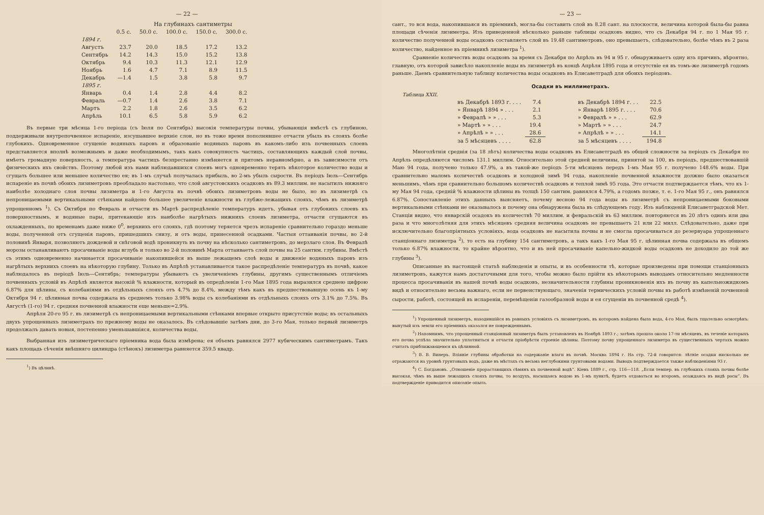— 22 —
На глубинахъ сантиметры
| | 0.5 с. | 50.0 с. | 100.0 с. | 150.0 с. | 300.0 с. |
| --- | --- | --- | --- | --- | --- |
| 1894 г. | | | | | |
| Августъ | 23.7 | 20.0 | 18.5 | 17.2 | 13.2 |
| Сентябрь | 14.2 | 14.3 | 15.0 | 15.2 | 13.8 |
| Октябрь | 9.4 | 10.3 | 11.3 | 12.1 | 12.9 |
| Ноябрь | 1.6 | 4.7 | 7.1 | 8.9 | 11.5 |
| Декабрь | —1.4 | 1.5 | 3.8 | 5.8 | 9.7 |
| 1895 г. | | | | | |
| Январь | 0.4 | 1.4 | 2.8 | 4.4 | 8.2 |
| Февраль | —0.7 | 1.4 | 2.6 | 3.8 | 7.1 |
| Мартъ | 2.2 | 1.8 | 2.6 | 3.5 | 6.2 |
| Апрѣль | 10.1 | 6.5 | 5.8 | 5.9 | 6.2 |
Въ первые три мѣсяца 1-го періода (съ Іюля по Сентябрь) высокія температуры почвы, убывающія вмѣстѣ съ глубиною, поддерживали внутрепочвенное испареніе, изсушавшее верхніе слои, но въ тоже время пополнявшее отчасти убыль въ слояхъ болѣе глубокихъ. Одновременное сгущеніе водяныхъ паровъ и образованіе водяныхъ паровъ въ какомъ-либо изъ почвенныхъ слоевъ представляется вполнѣ возможнымъ и даже необходимымъ, такъ какъ совокупность частицъ, составляющихъ каждый слой почвы, имѣетъ громадную поверхность, а температура частицъ безпрестанно измѣняется и притомъ неравномѣрно, а въ зависимости отъ физическихъ ихъ свойствъ. Поэтому любой изъ нами наблюдавшихся слоевъ могъ одновременно терять нѣкоторое количество воды и сгущать большее или меньшее количество ея; въ 1-мъ случаѣ получалась прибыль, во 2-мъ убыль сырости. Въ періодъ Іюль—Сентябрь испареніе въ почвѣ обоихъ лизиметровъ преобладало настолько, что слой августовскихъ осадковъ въ 89.3 миллим. не насытилъ нижняго наиболѣе холоднаго слоя почвы лизиметра и 1-го Августа въ почвѣ обоихъ лизиметровъ воды не было, но въ лизиметрѣ съ непроницаемыми вертикальными стѣнками найдено большее увеличеніе влажности въ глубже-лежащихъ слояхъ, чѣмъ въ лизиметрѣ упрощенномъ <sup>1</sup>). Съ Октября по Февраль и отчасти въ Мартѣ распредѣленіе температуръ идетъ, убывая отъ глубокихъ слоевъ къ поверхностнымъ, и водяные пары, притекающіе изъ наиболѣе нагрѣтыхъ нижнихъ слоевъ лизиметра, отчасти сгущаются въ охлажденныхъ, по временамъ даже ниже 0<sup>0</sup>, верхнихъ его слояхъ, гдѣ поэтому теряется чрезъ испареніе сравнительно гораздо меньше воды, полученной отъ сгущенія паровъ, пришедшихъ снизу, и отъ воды, принесенной осадками. Частыя оттаиванія почвы, во 2-й половинѣ Января, позволяютъ дождевой и снѣговой водѣ проникнуть въ почву на нѣсколько сантиметровъ, до мерзлаго слоя. Въ Февралѣ морозы останавливаютъ просачиваніе воды вглубь и только во 2-й половинѣ Марта оттаиваетъ слой почвы на 25 сантим. глубины. Вмѣстѣ съ этимъ одновременно начинается просачиваніе накопившейся въ выше лежащемъ слоѣ воды и движеніе водяныхъ паровъ изъ нагрѣтыхъ верхнихъ слоевъ на нѣкоторую глубину. Только въ Апрѣлѣ устанавливается такое распредѣленіе температуръ въ почвѣ, какое наблюдалось въ періодѣ Іюль—Сентябрь; температуры убываютъ съ увеличеніемъ глубины, другимъ существеннымъ отличіемъ почвенныхъ условій въ Апрѣлѣ является высокій % влажности, который въ опредѣленіи 1-го Мая 1895 года выразился среднею цифрою 6.87% для цѣлины, съ колебаніями въ отдѣльныхъ слояхъ отъ 4.7% до 8.4%, между тѣмъ какъ въ предшествовавшую осень къ 1-му Октября 94 г. цѣлинная почва содержала въ среднемъ только 3.98% воды съ колебаніями въ отдѣльныхъ слояхъ отъ 3.1% до 7.5%. Въ Августѣ (1-го) 94 г. средняя почвенной влажности еще меньше=2.9%.
Апрѣля 20-го 95 г. въ лизиметрѣ съ непроницаемыми вертикальными стѣнками впервые открыто присутствіе воды; въ остальныхъ двухъ упрощенныхъ лизиметрахъ по прежнему воды не оказалось. Въ слѣдовавшіе затѣмъ дни, до 3-го Мая, только первый лизиметръ продолжалъ давать новыя, постепенно уменьшавшіяся, количества воды.
Выбранная изъ лизиметрическаго пріемника вода была измѣрена; ея объемъ равнялся 2977 кубическимъ сантиметрамъ. Такъ какъ площадь сѣченія внѣшняго цилиндра (стѣнокъ) лизиметра равняется 359.5 квадр.
<sup>1</sup>) Въ цѣлинѣ.
— 23 —
сант., то вся вода, накопившаяся въ пріемникѣ, могла-бы составить слой въ 8.28 сант. на плоскости, величина которой была-бы равна площади сѣченія лизиметра. Изъ приведенной нѣсколько раньше таблицы осадковъ видно, что съ Декабря 94 г. по 1 Мая 95 г. количество полученной воды осадковъ составляетъ слой въ 19.48 сантиметровъ, оно превышаетъ, слѣдовательно, болѣе чѣмъ въ 2 раза количество, найденное въ пріемникѣ лизиметра <sup>1</sup>).
Сравненіе количествъ воды осадковъ за время съ Декабря по Апрѣль въ 94 и 95 г. обнаруживаетъ одну изъ причинъ, вѣроятно, главную, отъ которой зависѣло накопленіе воды въ лизиметрѣ въ концѣ Апрѣля 1895 года и отсутствіе ея въ томъ-же лизиметрѣ годомъ раньше. Даемъ сравнительную таблицу количества воды осадковъ въ Елисаветградѣ для обоихъ періодовъ.
Осадки въ миллиметрахъ.
Таблица XXII.
| въ Декабрѣ 1893 г. . . . | 7.4 | | въ Декабрѣ 1894 г. . . | 22.5 |
| » Январѣ 1894 » . . . | 2.1 | | » Январѣ 1895 г. . . . | 70.6 |
| » Февралѣ » » . . . | 5.3 | | » Февралѣ » » . . . | 62.9 |
| » Мартѣ » » . . . | 19.4 | | » Мартѣ » » . . . | 24.7 |
| » Апрѣлѣ » » . . . | 28.6 | | » Апрѣлѣ » » . . . | 14.1 |
| за 5 мѣсяцевъ . . . . | 62.8 | | за 5 мѣсяцевъ . . . . | 194.8 |
Многолѣтнія среднія (за 18 лѣтъ) количества воды осадковъ въ Елисаветградѣ въ общей сложности за періодъ съ Декабря по Апрѣль опредѣляются числомъ 131.1 миллим. Относительно этой средней величины, принятой за 100, въ періодъ, предшествовавшій Маю 94 года, получено только 47.9%, а въ такой-же періодъ 5-ти мѣсяцевъ передъ 1-мъ Мая 95 г. получено 148.6% воды. При сравнительно маломъ количествѣ осадковъ и холодной зимѣ 94 года, накопленіе почвенной влажности должно было оказаться меньшимъ, чѣмъ при сравнительно большомъ количествѣ осадковъ и теплой зимѣ 95 года. Это отчасти подтверждается тѣмъ, что къ 1-му Мая 94 года, средній % влажности цѣлины въ толщѣ 150 сантим. равнялся 4.79%, а годомъ позже, т. е. 1-го Мая 95 г., онъ равнялся 6.87%. Сопоставленіе этихъ данныхъ выясняетъ, почему весною 94 года воды въ лизиметрѣ съ непроницаемыми боковыми вертикальными стѣнками не оказывалось и почему она обнаружена была въ слѣдующемъ году. Изъ наблюденій Елисаветградской Мет. Станціи видно, что январскій осадокъ въ количествѣ 70 миллим. и февральскій въ 63 миллим. повторяются въ 20 лѣтъ одинъ или два раза и что многолѣтняя для этихъ мѣсяцевъ средняя величина осадковъ не превышаетъ 21 или 22 милл. Слѣдовательно, даже при исключительно благопріятныхъ условіяхъ, вода осадковъ не насытила почвы и не смогла просачиваться до резервуара упрощеннаго станціоннаго лизиметра <sup>2</sup>), то есть на глубину 154 сантиметровъ, а такъ какъ 1-го Мая 95 г. цѣлинная почва содержала въ общемъ только 6.87% влажности, то крайне вѣроятно, что и въ ней просачиваніе капельно-жидкой воды осадковъ не доходило до той же глубины <sup>3</sup>).
Описанные въ настоящей статьѣ наблюденія и опыты, и въ особенности тѣ, которые произведены при помощи станціонныхъ лизиметровъ, кажутся намъ достаточными для того, чтобы можно было прійти къ нѣкоторымъ выводамъ относительно медленности процесса просачиванія въ нашей почвѣ воды осадковъ, незначительности глубины проникновенія ихъ въ почву въ капельножидкомъ видѣ и относительно весьма важнаго, если не первенствующаго, значенія термическихъ условій почвы въ работѣ измѣненій почвенной сырости, работѣ, состоящей въ испареніи, перемѣщеніи газообразной воды и ея сгущеніи въ почвенной средѣ <sup>4</sup>).
<sup>1</sup>) Упрощенный лизиметръ, находившійся въ равныхъ условіяхъ съ лизиметромъ, въ которомъ найдена была вода, 4-го Мая, былъ тщательно осмотрѣнъ: вынутый изъ земли его пріемникъ оказался не поврежденнымъ.
<sup>2</sup>) Напомнимъ, что упрощенный станціонный лизиметръ былъ установленъ въ Ноябрѣ 1893 г.; затѣмъ прошло около 17-ти мѣсяцевъ, въ теченіе которыхъ его почва успѣла значительно уплотниться и отчасти пріобрѣсти строеніе цѣлины. Поэтому почву упрощеннаго лизиметра въ существенныхъ чертахъ можно считать приближающеюся къ цѣлинной.
<sup>3</sup>) В. В. Винеръ. Вліяніе глубины обработки на содержаніе влаги въ почвѣ. Москва 1894 г. На стр. 72-й говорится: лѣтніе осадки нисколько не отражаются на уровнѣ грунтовыхъ водъ, даже въ мѣстахъ съ весьма неглубокими грунтовыми водами. Выводъ подтверждается также наблюденіями 93 г.
<sup>4</sup>) С. Богдановъ. „Отношеніе прорастающихъ сѣмянъ къ почвенной водѣ“. Кіевъ 1889 г., стр. 116—118. „Если темпер. въ глубокихъ слояхъ почвы болѣе высокая, чѣмъ въ выше лежащихъ слояхъ почвы, то воздухъ, насыщаясь водою въ 1-мъ пунктѣ, будетъ отдаваться во второмъ, осаждаясь въ видѣ росы“. Въ подтвержденіе приводится описаніе опыта.